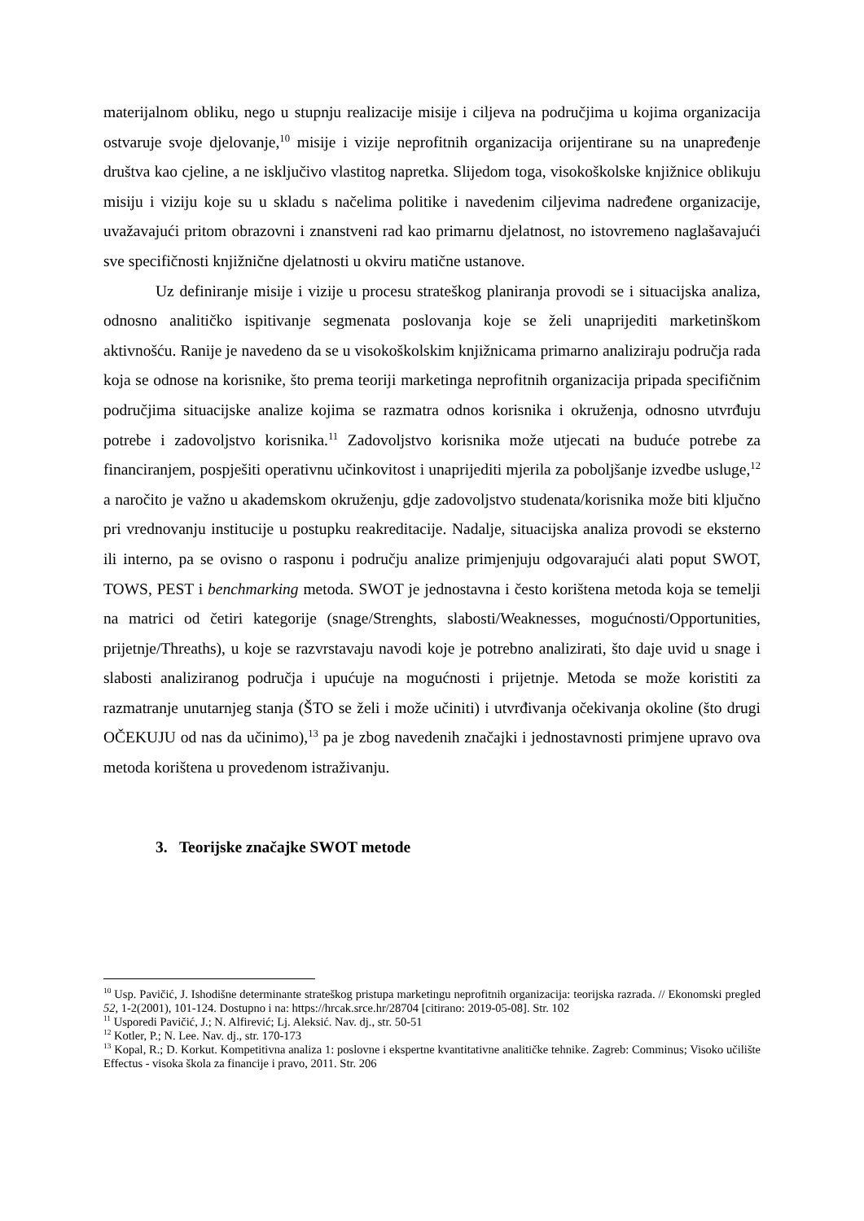materijalnom obliku, nego u stupnju realizacije misije i ciljeva na područjima u kojima organizacija ostvaruje svoje djelovanje,<sup>10</sup> misije i vizije neprofitnih organizacija orijentirane su na unapređenje društva kao cjeline, a ne isključivo vlastitog napretka. Slijedom toga, visokoškolske knjižnice oblikuju misiju i viziju koje su u skladu s načelima politike i navedenim ciljevima nadređene organizacije, uvažavajući pritom obrazovni i znanstveni rad kao primarnu djelatnost, no istovremeno naglašavajući sve specifičnosti knjižnične djelatnosti u okviru matične ustanove.
Uz definiranje misije i vizije u procesu strateškog planiranja provodi se i situacijska analiza, odnosno analitičko ispitivanje segmenata poslovanja koje se želi unaprijediti marketinškom aktivnošću. Ranije je navedeno da se u visokoškolskim knjižnicama primarno analiziraju područja rada koja se odnose na korisnike, što prema teoriji marketinga neprofitnih organizacija pripada specifičnim područjima situacijske analize kojima se razmatra odnos korisnika i okruženja, odnosno utvrđuju potrebe i zadovoljstvo korisnika.<sup>11</sup> Zadovoljstvo korisnika može utjecati na buduće potrebe za financiranjem, pospješiti operativnu učinkovitost i unaprijediti mjerila za poboljšanje izvedbe usluge,<sup>12</sup> a naročito je važno u akademskom okruženju, gdje zadovoljstvo studenata/korisnika može biti ključno pri vrednovanju institucije u postupku reakreditacije. Nadalje, situacijska analiza provodi se eksterno ili interno, pa se ovisno o rasponu i području analize primjenjuju odgovarajući alati poput SWOT, TOWS, PEST i benchmarking metoda. SWOT je jednostavna i često korištena metoda koja se temelji na matrici od četiri kategorije (snage/Strenghts, slabosti/Weaknesses, mogućnosti/Opportunities, prijetnje/Threaths), u koje se razvrstavaju navodi koje je potrebno analizirati, što daje uvid u snage i slabosti analiziranog područja i upućuje na mogućnosti i prijetnje. Metoda se može koristiti za razmatranje unutarnjeg stanja (ŠTO se želi i može učiniti) i utvrđivanja očekivanja okoline (što drugi OČEKUJU od nas da učinimo),<sup>13</sup> pa je zbog navedenih značajki i jednostavnosti primjene upravo ova metoda korištena u provedenom istraživanju.
3. Teorijske značajke SWOT metode
<sup>10</sup> Usp. Pavičić, J. Ishodišne determinante strateškog pristupa marketingu neprofitnih organizacija: teorijska razrada. // Ekonomski pregled 52, 1-2(2001), 101-124. Dostupno i na: https://hrcak.srce.hr/28704 [citirano: 2019-05-08]. Str. 102
<sup>11</sup> Usporedi Pavičić, J.; N. Alfirević; Lj. Aleksić. Nav. dj., str. 50-51
<sup>12</sup> Kotler, P.; N. Lee. Nav. dj., str. 170-173
<sup>13</sup> Kopal, R.; D. Korkut. Kompetitivna analiza 1: poslovne i ekspertne kvantitativne analitičke tehnike. Zagreb: Comminus; Visoko učilište Effectus - visoka škola za financije i pravo, 2011. Str. 206